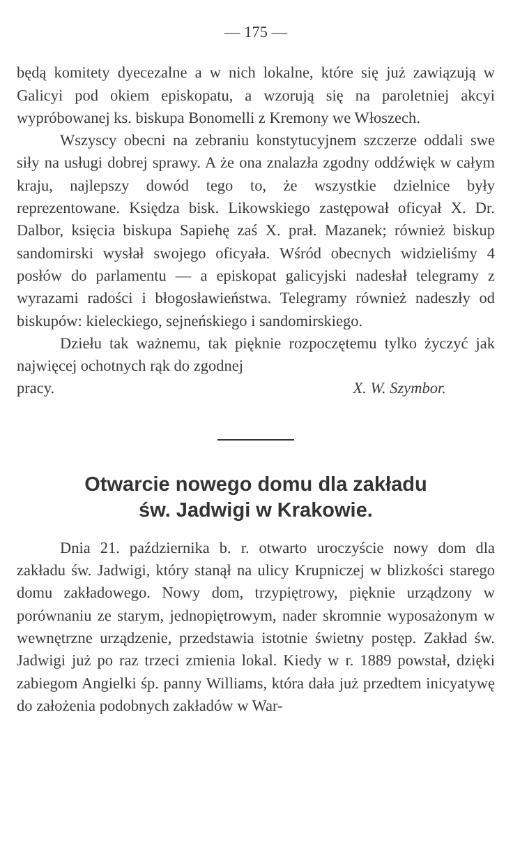— 175 —
będą komitety dyecezalne a w nich lokalne, które się już zawiązują w Galicyi pod okiem episkopatu, a wzorują się na paroletniej akcyi wypróbowanej ks. biskupa Bonomelli z Kremony we Włoszech.
Wszyscy obecni na zebraniu konstytucyjnem szczerze oddali swe siły na usługi dobrej sprawy. A że ona znalazła zgodny oddźwięk w całym kraju, najlepszy dowód tego to, że wszystkie dzielnice były reprezentowane. Księdza bisk. Likowskiego zastępował oficyał X. Dr. Dalbor, księcia biskupa Sapiehę zaś X. prał. Mazanek; również biskup sandomirski wysłał swojego oficyała. Wśród obecnych widzieliśmy 4 posłów do parlamentu — a episkopat galicyjski nadesłał telegramy z wyrazami radości i błogosławieństwa. Telegramy również nadeszły od biskupów: kieleckiego, sejneńskiego i sandomirskiego.
Dziełu tak ważnemu, tak pięknie rozpoczętemu tylko życzyć jak najwięcej ochotnych rąk do zgodnej
pracy. X. W. Szymbor.
Otwarcie nowego domu dla zakładu
św. Jadwigi w Krakowie.
Dnia 21. października b. r. otwarto uroczyście nowy dom dla zakładu św. Jadwigi, który stanął na ulicy Krupniczej w blizkości starego domu zakładowego. Nowy dom, trzypiętrowy, pięknie urządzony w porównaniu ze starym, jednopiętrowym, nader skromnie wyposażonym w wewnętrzne urządzenie, przedstawia istotnie świetny postęp. Zakład św. Jadwigi już po raz trzeci zmienia lokal. Kiedy w r. 1889 powstał, dzięki zabiegom Angielki śp. panny Williams, która dała już przedtem inicyatywę do założenia podobnych zakładów w War-